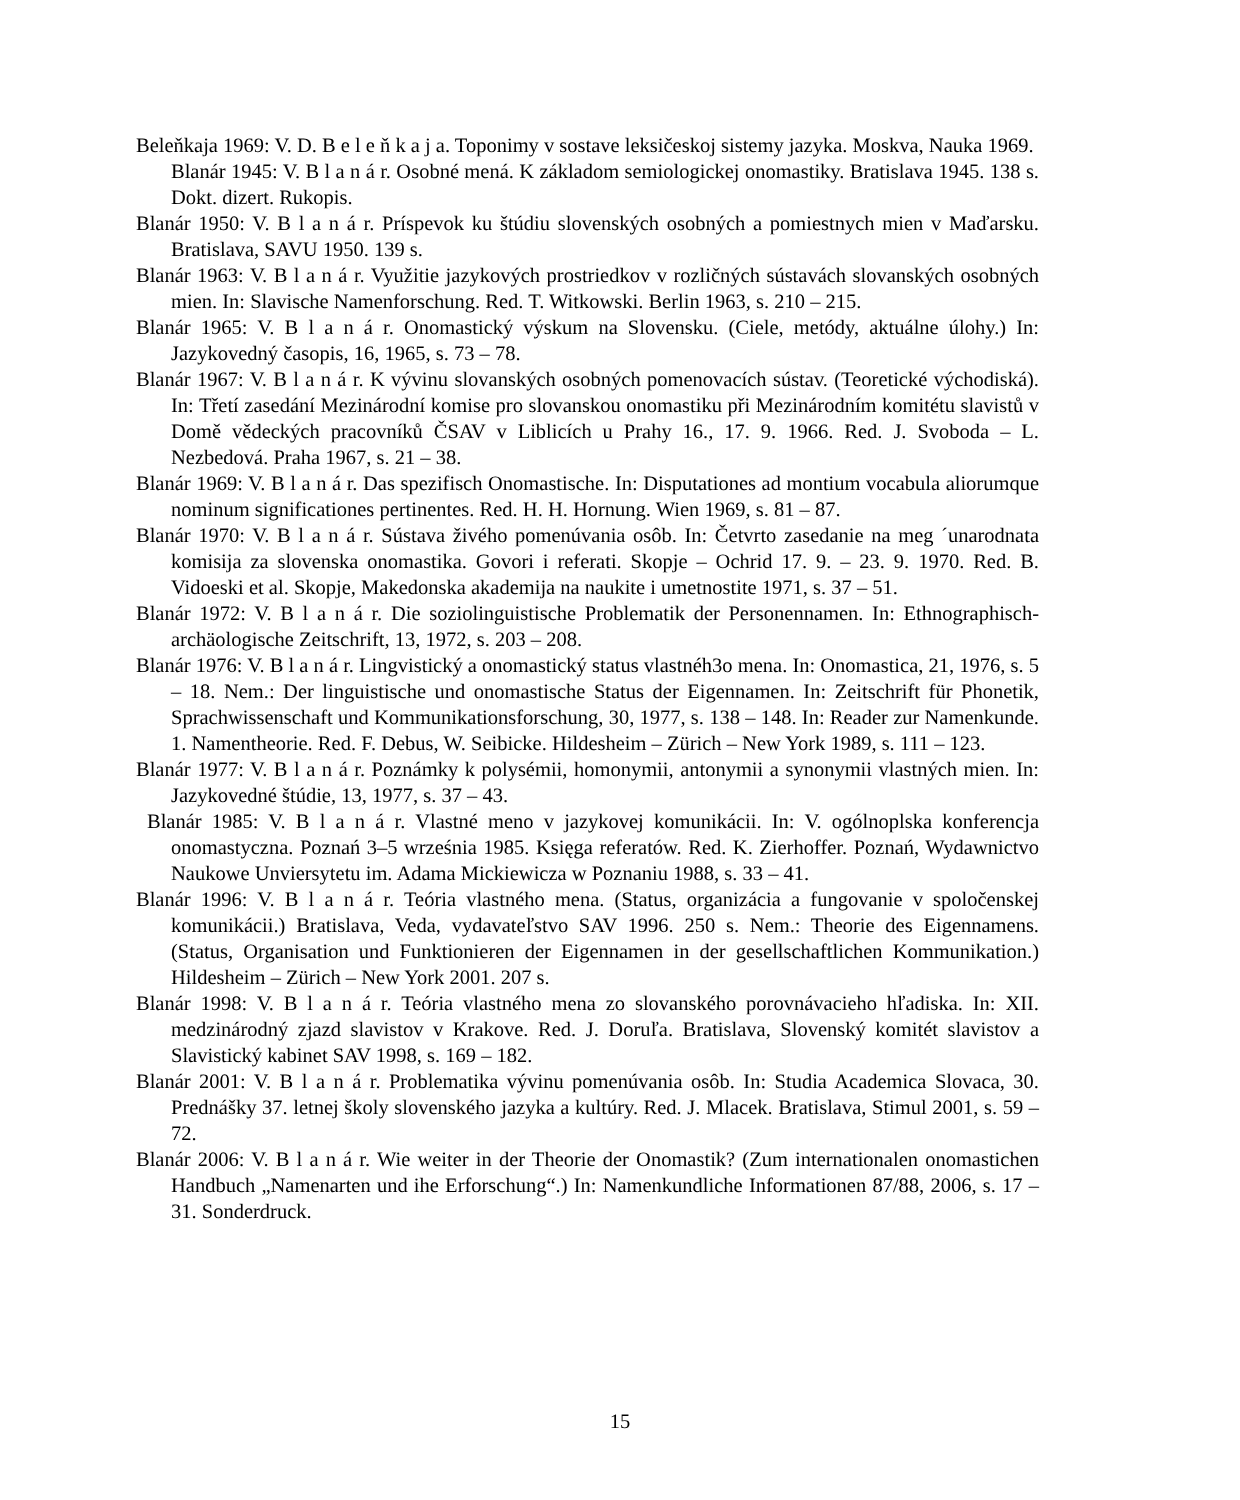Beleňkaja 1969: V. D. B e l e ň k a j a. Toponimy v sostave leksičeskoj sistemy jazyka. Moskva, Nauka 1969.
Blanár 1945: V. B l a n á r. Osobné mená. K základom semiologickej onomastiky. Bratislava 1945. 138 s. Dokt. dizert. Rukopis.
Blanár 1950: V. B l a n á r. Príspevok ku štúdiu slovenských osobných a pomiestnych mien v Maďarsku. Bratislava, SAVU 1950. 139 s.
Blanár 1963: V. B l a n á r. Využitie jazykových prostriedkov v rozličných sústavách slovanských osobných mien. In: Slavische Namenforschung. Red. T. Witkowski. Berlin 1963, s. 210 – 215.
Blanár 1965: V. B l a n á r. Onomastický výskum na Slovensku. (Ciele, metódy, aktuálne úlohy.) In: Jazykovedný časopis, 16, 1965, s. 73 – 78.
Blanár 1967: V. B l a n á r. K vývinu slovanských osobných pomenovacích sústav. (Teoretické východiská). In: Třetí zasedání Mezinárodní komise pro slovanskou onomastiku při Mezinárodním komitétu slavistů v Domě vědeckých pracovníků ČSAV v Liblicích u Prahy 16., 17. 9. 1966. Red. J. Svoboda – L. Nezbedová. Praha 1967, s. 21 – 38.
Blanár 1969: V. B l a n á r. Das spezifisch Onomastische. In: Disputationes ad montium vocabula aliorumque nominum significationes pertinentes. Red. H. H. Hornung. Wien 1969, s. 81 – 87.
Blanár 1970: V. B l a n á r. Sústava živého pomenúvania osôb. In: Četvrto zasedanie na meg ´unarodnata komisija za slovenska onomastika. Govori i referati. Skopje – Ochrid 17. 9. – 23. 9. 1970. Red. B. Vidoeski et al. Skopje, Makedonska akademija na naukite i umetnostite 1971, s. 37 – 51.
Blanár 1972: V. B l a n á r. Die soziolinguistische Problematik der Personennamen. In: Ethnographisch-archäologische Zeitschrift, 13, 1972, s. 203 – 208.
Blanár 1976: V. B l a n á r. Lingvistický a onomastický status vlastnéh3o mena. In: Onomastica, 21, 1976, s. 5 – 18. Nem.: Der linguistische und onomastische Status der Eigennamen. In: Zeitschrift für Phonetik, Sprachwissenschaft und Kommunikationsforschung, 30, 1977, s. 138 – 148. In: Reader zur Namenkunde. 1. Namentheorie. Red. F. Debus, W. Seibicke. Hildesheim – Zürich – New York 1989, s. 111 – 123.
Blanár 1977: V. B l a n á r. Poznámky k polysémii, homonymii, antonymii a synonymii vlastných mien. In: Jazykovedné štúdie, 13, 1977, s. 37 – 43.
Blanár 1985: V. B l a n á r. Vlastné meno v jazykovej komunikácii. In: V. ogólnoplska konferencja onomastyczna. Poznań 3–5 września 1985. Księga referatów. Red. K. Zierhoffer. Poznań, Wydawnictvo Naukowe Unviersytetu im. Adama Mickiewicza w Poznaniu 1988, s. 33 – 41.
Blanár 1996: V. B l a n á r. Teória vlastného mena. (Status, organizácia a fungovanie v spoločenskej komunikácii.) Bratislava, Veda, vydavateľstvo SAV 1996. 250 s. Nem.: Theorie des Eigennamens. (Status, Organisation und Funktionieren der Eigennamen in der gesellschaftlichen Kommunikation.) Hildesheim – Zürich – New York 2001. 207 s.
Blanár 1998: V. B l a n á r. Teória vlastného mena zo slovanského porovnávacieho hľadiska. In: XII. medzinárodný zjazd slavistov v Krakove. Red. J. Doruľa. Bratislava, Slovenský komitét slavistov a Slavistický kabinet SAV 1998, s. 169 – 182.
Blanár 2001: V. B l a n á r. Problematika vývinu pomenúvania osôb. In: Studia Academica Slovaca, 30. Prednášky 37. letnej školy slovenského jazyka a kultúry. Red. J. Mlacek. Bratislava, Stimul 2001, s. 59 – 72.
Blanár 2006: V. B l a n á r. Wie weiter in der Theorie der Onomastik? (Zum internationalen onomastichen Handbuch „Namenarten und ihe Erforschung“.) In: Namenkundliche Informationen 87/88, 2006, s. 17 – 31. Sonderdruck.
15